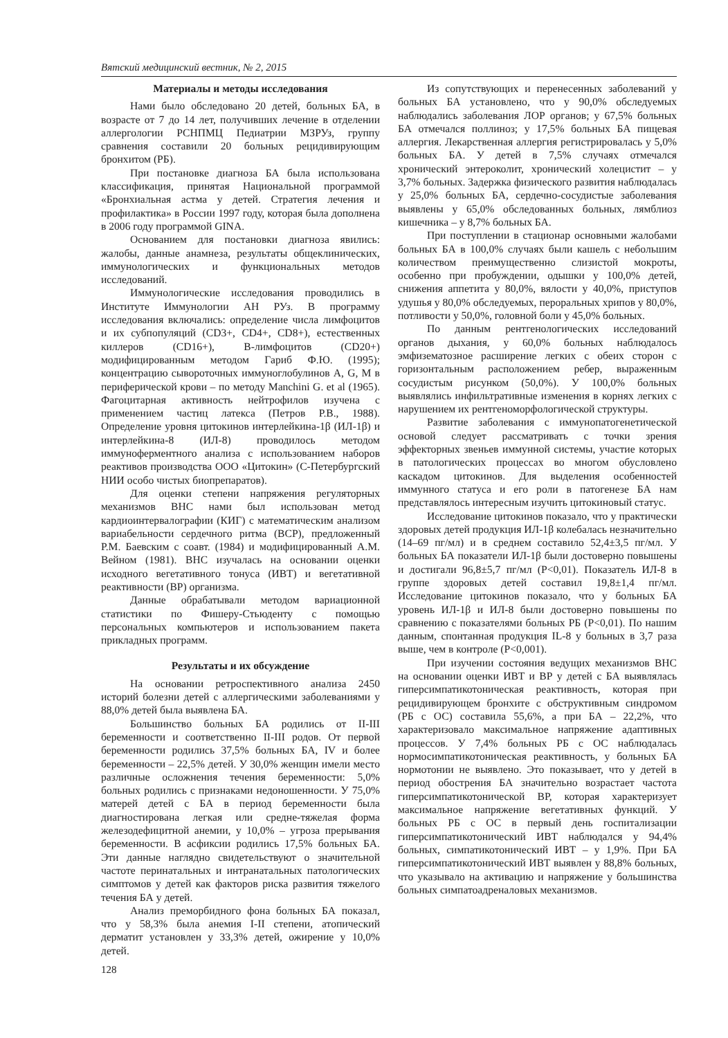Вятский медицинский вестник, № 2, 2015
Материалы и методы исследования
Нами было обследовано 20 детей, больных БА, в возрасте от 7 до 14 лет, получивших лечение в отделении аллергологии РСНПМЦ Педиатрии МЗРУз, группу сравнения составили 20 больных рецидивирующим бронхитом (РБ).
При постановке диагноза БА была использована классификация, принятая Национальной программой «Бронхиальная астма у детей. Стратегия лечения и профилактика» в России 1997 году, которая была дополнена в 2006 году программой GINA.
Основанием для постановки диагноза явились: жалобы, данные анамнеза, результаты общеклинических, иммунологических и функциональных методов исследований.
Иммунологические исследования проводились в Институте Иммунологии АН РУз. В программу исследования включались: определение числа лимфоцитов и их субпопуляций (CD3+, CD4+, CD8+), естественных киллеров (CD16+), В-лимфоцитов (CD20+) модифицированным методом Гариб Ф.Ю. (1995); концентрацию сывороточных иммуноглобулинов А, G, M в периферической крови – по методу Manchini G. et al (1965). Фагоцитарная активность нейтрофилов изучена с применением частиц латекса (Петров Р.В., 1988). Определение уровня цитокинов интерлейкина-1β (ИЛ-1β) и интерлейкина-8 (ИЛ-8) проводилось методом иммуноферментного анализа с использованием наборов реактивов производства ООО «Цитокин» (С-Петербургский НИИ особо чистых биопрепаратов).
Для оценки степени напряжения регуляторных механизмов ВНС нами был использован метод кардиоинтервалографии (КИГ) с математическим анализом вариабельности сердечного ритма (ВСР), предложенный Р.М. Баевским с соавт. (1984) и модифицированный А.М. Вейном (1981). ВНС изучалась на основании оценки исходного вегетативного тонуса (ИВТ) и вегетативной реактивности (ВР) организма.
Данные обрабатывали методом вариационной статистики по Фишеру-Стьюденту с помощью персональных компьютеров и использованием пакета прикладных программ.
Результаты и их обсуждение
На основании ретроспективного анализа 2450 историй болезни детей с аллергическими заболеваниями у 88,0% детей была выявлена БА.
Большинство больных БА родились от II-III беременности и соответственно II-III родов. От первой беременности родились 37,5% больных БА, IV и более беременности – 22,5% детей. У 30,0% женщин имели место различные осложнения течения беременности: 5,0% больных родились с признаками недоношенности. У 75,0% матерей детей с БА в период беременности была диагностирована легкая или средне-тяжелая форма железодефицитной анемии, у 10,0% – угроза прерывания беременности. В асфиксии родились 17,5% больных БА. Эти данные наглядно свидетельствуют о значительной частоте перинатальных и интранатальных патологических симптомов у детей как факторов риска развития тяжелого течения БА у детей.
Анализ преморбидного фона больных БА показал, что у 58,3% была анемия I-II степени, атопический дерматит установлен у 33,3% детей, ожирение у 10,0% детей.
Из сопутствующих и перенесенных заболеваний у больных БА установлено, что у 90,0% обследуемых наблюдались заболевания ЛОР органов; у 67,5% больных БА отмечался поллиноз; у 17,5% больных БА пищевая аллергия. Лекарственная аллергия регистрировалась у 5,0% больных БА. У детей в 7,5% случаях отмечался хронический энтероколит, хронический холецистит – у 3,7% больных. Задержка физического развития наблюдалась у 25,0% больных БА, сердечно-сосудистые заболевания выявлены у 65,0% обследованных больных, лямблиоз кишечника – у 8,7% больных БА.
При поступлении в стационар основными жалобами больных БА в 100,0% случаях были кашель с небольшим количеством преимущественно слизистой мокроты, особенно при пробуждении, одышки у 100,0% детей, снижения аппетита у 80,0%, вялости у 40,0%, приступов удушья у 80,0% обследуемых, перoральных хрипов у 80,0%, потливости у 50,0%, головной боли у 45,0% больных.
По данным рентгенологических исследований органов дыхания, у 60,0% больных наблюдалось эмфизематозное расширение легких с обеих сторон с горизонтальным расположением ребер, выраженным сосудистым рисунком (50,0%). У 100,0% больных выявлялись инфильтративные изменения в корнях легких с нарушением их рентгеноморфологической структуры.
Развитие заболевания с иммунопатогенетической основой следует рассматривать с точки зрения эффекторных звеньев иммунной системы, участие которых в патологических процессах во многом обусловлено каскадом цитокинов. Для выделения особенностей иммунного статуса и его роли в патогенезе БА нам представлялось интересным изучить цитокиновый статус.
Исследование цитокинов показало, что у практически здоровых детей продукция ИЛ-1β колебалась незначительно (14–69 пг/мл) и в среднем составило 52,4±3,5 пг/мл. У больных БА показатели ИЛ-1β были достоверно повышены и достигали 96,8±5,7 пг/мл (Р<0,01). Показатель ИЛ-8 в группе здоровых детей составил 19,8±1,4 пг/мл. Исследование цитокинов показало, что у больных БА уровень ИЛ-1β и ИЛ-8 были достоверно повышены по сравнению с показателями больных РБ (Р<0,01). По нашим данным, спонтанная продукция IL-8 у больных в 3,7 раза выше, чем в контроле (Р<0,001).
При изучении состояния ведущих механизмов ВНС на основании оценки ИВТ и ВР у детей с БА выявлялась гиперсимпатикотоническая реактивность, которая при рецидивирующем бронхите с обструктивным синдромом (РБ с ОС) составила 55,6%, а при БА – 22,2%, что характеризовало максимальное напряжение адаптивных процессов. У 7,4% больных РБ с ОС наблюдалась нормосимпатикотоническая реактивность, у больных БА нормотонии не выявлено. Это показывает, что у детей в период обострения БА значительно возрастает частота гиперсимпатикотонической ВР, которая характеризует максимальное напряжение вегетативных функций. У больных РБ с ОС в первый день госпитализации гиперсимпатикотонический ИВТ наблюдался у 94,4% больных, симпатикотонический ИВТ – у 1,9%. При БА гиперсимпатикотонический ИВТ выявлен у 88,8% больных, что указывало на активацию и напряжение у большинства больных симпатоадреналовых механизмов.
128